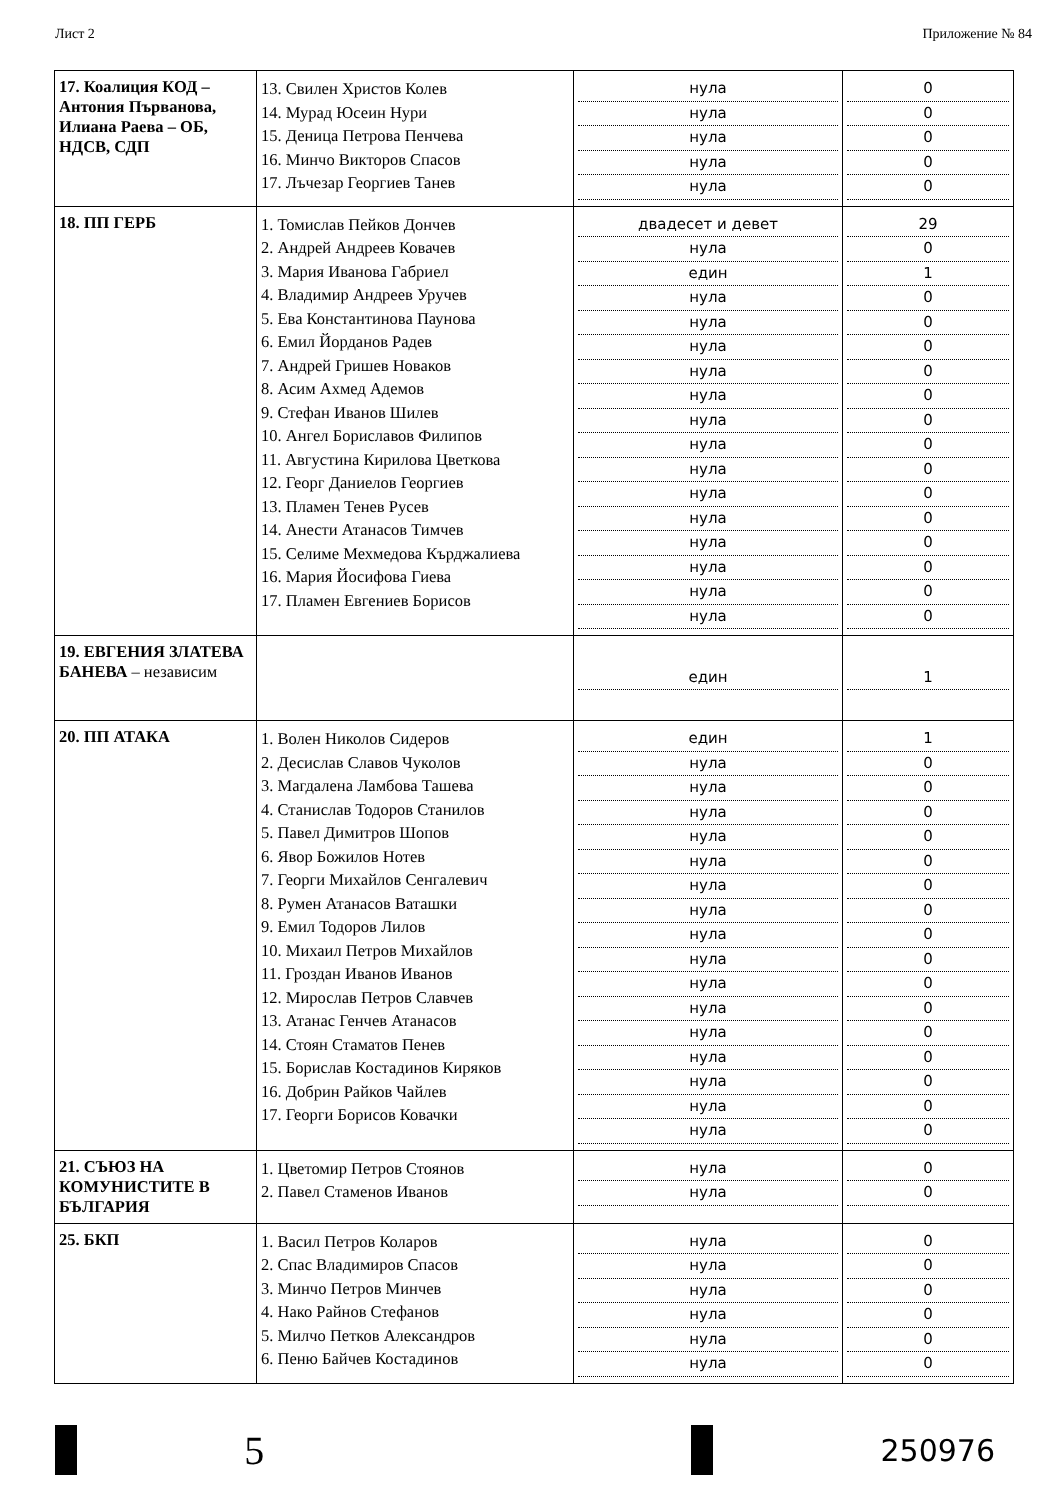Лист 2 Приложение № 84
| 17. Коалиция КОД – Антония Първанова, Илиана Раева – ОБ, НДСВ, СДП | 13. Свилен Христов Колев 14. Мурад Юсеин Нури 15. Деница Петрова Пенчева 16. Минчо Викторов Спасов 17. Лъчезар Георгиев Танев | нула нула нула нула нула | 0 0 0 0 0 |
| 18. ПП ГЕРБ | 1. Томислав Пейков Дончев 2. Андрей Андреев Ковачев 3. Мария Иванова Габриел 4. Владимир Андреев Уручев 5. Ева Константинова Паунова 6. Емил Йорданов Радев 7. Андрей Гришев Новаков 8. Асим Ахмед Адемов 9. Стефан Иванов Шилев 10. Ангел Бориславов Филипов 11. Августина Кирилова Цветкова 12. Георг Даниелов Георгиев 13. Пламен Тенев Русев 14. Анести Атанасов Тимчев 15. Селиме Мехмедова Кърджалиева 16. Мария Йосифова Гиева 17. Пламен Евгениев Борисов | двадесет и девет нула един нула нула нула нула нула нула нула нула нула нула нула нула нула нула | 29 0 1 0 0 0 0 0 0 0 0 0 0 0 0 0 0 |
| 19. ЕВГЕНИЯ ЗЛАТЕВА БАНЕВА – независим | | един | 1 |
| 20. ПП АТАКА | 1. Волен Николов Сидеров 2. Десислав Славов Чуколов 3. Магдалена Ламбова Ташева 4. Станислав Тодоров Станилов 5. Павел Димитров Шопов 6. Явор Божилов Нотев 7. Георги Михайлов Сенгалевич 8. Румен Атанасов Ваташки 9. Емил Тодоров Лилов 10. Михаил Петров Михайлов 11. Гроздан Иванов Иванов 12. Мирослав Петров Славчев 13. Атанас Генчев Атанасов 14. Стоян Стаматов Пенев 15. Борислав Костадинов Киряков 16. Добрин Райков Чайлев 17. Георги Борисов Ковачки | един нула нула нула нула нула нула нула нула нула нула нула нула нула нула нула нула | 1 0 0 0 0 0 0 0 0 0 0 0 0 0 0 0 0 |
| 21. СЪЮЗ НА КОМУНИСТИТЕ В БЪЛГАРИЯ | 1. Цветомир Петров Стоянов 2. Павел Стаменов Иванов | нула нула | 0 0 |
| 25. БКП | 1. Васил Петров Коларов 2. Спас Владимиров Спасов 3. Минчо Петров Минчев 4. Нако Райнов Стефанов 5. Милчо Петков Александров 6. Пеню Байчев Костадинов | нула нула нула нула нула нула | 0 0 0 0 0 0 |
5
250976